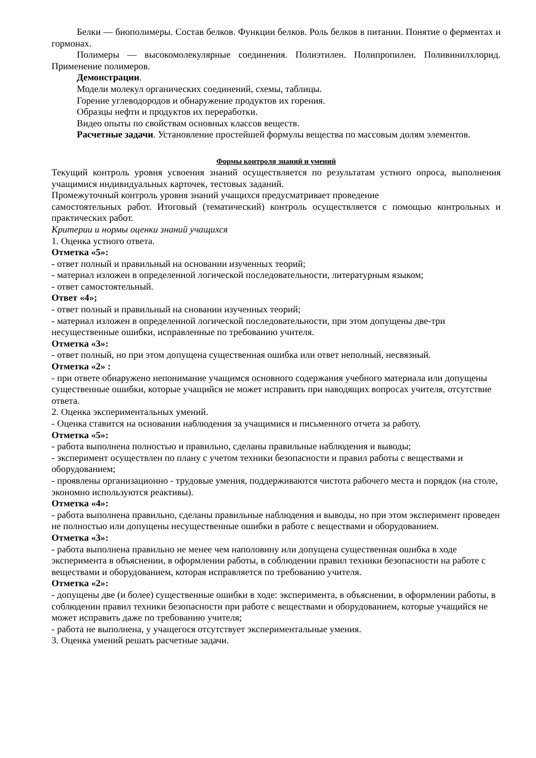Белки — биополимеры. Состав белков. Функции белков. Роль белков в питании. Понятие о ферментах и гормонах.
Полимеры — высокомолекулярные соединения. Полиэтилен. Полипропилен. Поливинилхлорид. Применение полимеров.
Демонстрации.
Модели молекул органических соединений, схемы, таблицы.
Горение углеводородов и обнаружение продуктов их горения.
Образцы нефти и продуктов их переработки.
Видео опыты по свойствам основных классов веществ.
Расчетные задачи. Установление простейшей формулы вещества по массовым долям элементов.
Формы контроля знаний и умений
Текущий контроль уровня усвоения знаний осуществляется по результатам устного опроса, выполнения учащимися индивидуальных карточек, тестовых заданий.
Промежуточный контроль уровня знаний учащихся предусматривает проведение
самостоятельных работ. Итоговый (тематический) контроль осуществляется с помощью контрольных и практических работ.
Критерии и нормы оценки знаний учащихся
1. Оценка устного ответа.
Отметка «5»:
- ответ полный и правильный на основании изученных теорий;
- материал изложен в определенной логической последовательности, литературным языком;
- ответ самостоятельный.
Ответ «4»;
- ответ полный и правильный на сновании изученных теорий;
- материал изложен в определенной логической последовательности, при этом допущены две-три несущественные ошибки, исправленные по требованию учителя.
Отметка «3»:
- ответ полный, но при этом допущена существенная ошибка или ответ неполный, несвязный.
Отметка «2» :
- при ответе обнаружено непонимание учащимся основного содержания учебного материала или допущены существенные ошибки, которые учащийся не может исправить при наводящих вопросах учителя, отсутствие ответа.
2. Оценка экспериментальных умений.
- Оценка ставится на основании наблюдения за учащимися и письменного отчета за работу.
Отметка «5»:
- работа выполнена полностью и правильно, сделаны правильные наблюдения и выводы;
- эксперимент осуществлен по плану с учетом техники безопасности и правил работы с веществами и оборудованием;
- проявлены организационно - трудовые умения, поддерживаются чистота рабочего места и порядок (на столе, экономно используются реактивы).
Отметка «4»:
- работа выполнена правильно, сделаны правильные наблюдения и выводы, но при этом эксперимент проведен не полностью или допущены несущественные ошибки в работе с веществами и оборудованием.
Отметка «3»:
- работа выполнена правильно не менее чем наполовину или допущена существенная ошибка в ходе эксперимента в объяснении, в оформлении работы, в соблюдении правил техники безопасности на работе с веществами и оборудованием, которая исправляется по требованию учителя.
Отметка «2»:
- допущены две (и более) существенные ошибки в ходе: эксперимента, в объяснении, в оформлении работы, в соблюдении правил техники безопасности при работе с веществами и оборудованием, которые учащийся не может исправить даже по требованию учителя;
- работа не выполнена, у учащегося отсутствует экспериментальные умения.
3. Оценка умений решать расчетные задачи.